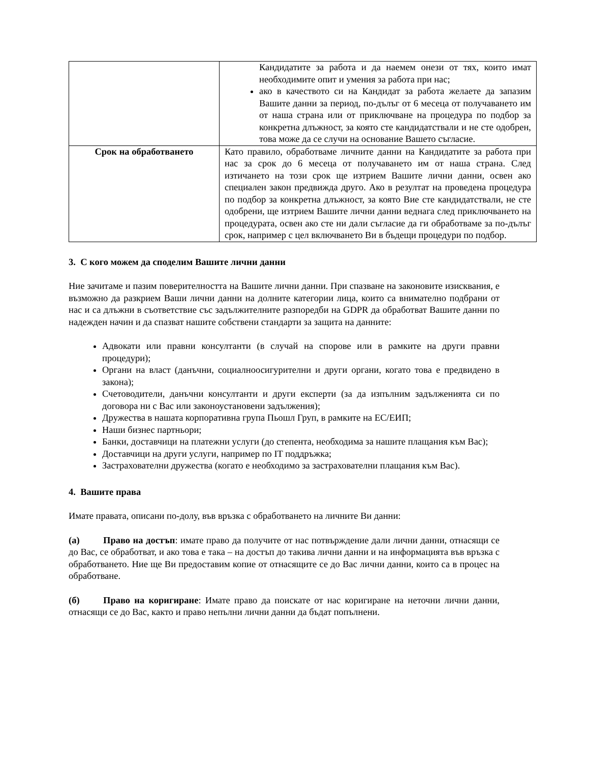| | Кандидатите за работа и да наемем онези от тях, които имат необходимите опит и умения за работа при нас; ако в качеството си на Кандидат за работа желаете да запазим Вашите данни за период, по-дълъг от 6 месеца от получаването им от наша страна или от приключване на процедура по подбор за конкретна длъжност, за която сте кандидатствали и не сте одобрен, това може да се случи на основание Вашето съгласие. |
| Срок на обработването | Като правило, обработваме личните данни на Кандидатите за работа при нас за срок до 6 месеца от получаването им от наша страна. След изтичането на този срок ще изтрием Вашите лични данни, освен ако специален закон предвижда друго. Ако в резултат на проведена процедура по подбор за конкретна длъжност, за която Вие сте кандидатствали, не сте одобрени, ще изтрием Вашите лични данни веднага след приключването на процедурата, освен ако сте ни дали съгласие да ги обработваме за по-дълъг срок, например с цел включването Ви в бъдещи процедури по подбор. |
3. С кого можем да споделим Вашите лични данни
Ние зачитаме и пазим поверителността на Вашите лични данни. При спазване на законовите изисквания, е възможно да разкрием Ваши лични данни на долните категории лица, които са внимателно подбрани от нас и са длъжни в съответствие със задължителните разпоредби на GDPR да обработват Вашите данни по надежден начин и да спазват нашите собствени стандарти за защита на данните:
Адвокати или правни консултанти (в случай на спорове или в рамките на други правни процедури);
Органи на власт (данъчни, социалноосигурителни и други органи, когато това е предвидено в закона);
Счетоводители, данъчни консултанти и други експерти (за да изпълним задълженията си по договора ни с Вас или законоустановени задължения);
Дружества в нашата корпоративна група Пьошл Груп, в рамките на ЕС/ЕИП;
Наши бизнес партньори;
Банки, доставчици на платежни услуги (до степента, необходима за нашите плащания към Вас);
Доставчици на други услуги, например по IT поддръжка;
Застрахователни дружества (когато е необходимо за застрахователни плащания към Вас).
4. Вашите права
Имате правата, описани по-долу, във връзка с обработването на личните Ви данни:
(а) Право на достъп: имате право да получите от нас потвърждение дали лични данни, отнасящи се до Вас, се обработват, и ако това е така – на достъп до такива лични данни и на информацията във връзка с обработването. Ние ще Ви предоставим копие от отнасящите се до Вас лични данни, които са в процес на обработване.
(б) Право на коригиране: Имате право да поискате от нас коригиране на неточни лични данни, отнасящи се до Вас, както и право непълни лични данни да бъдат попълнени.